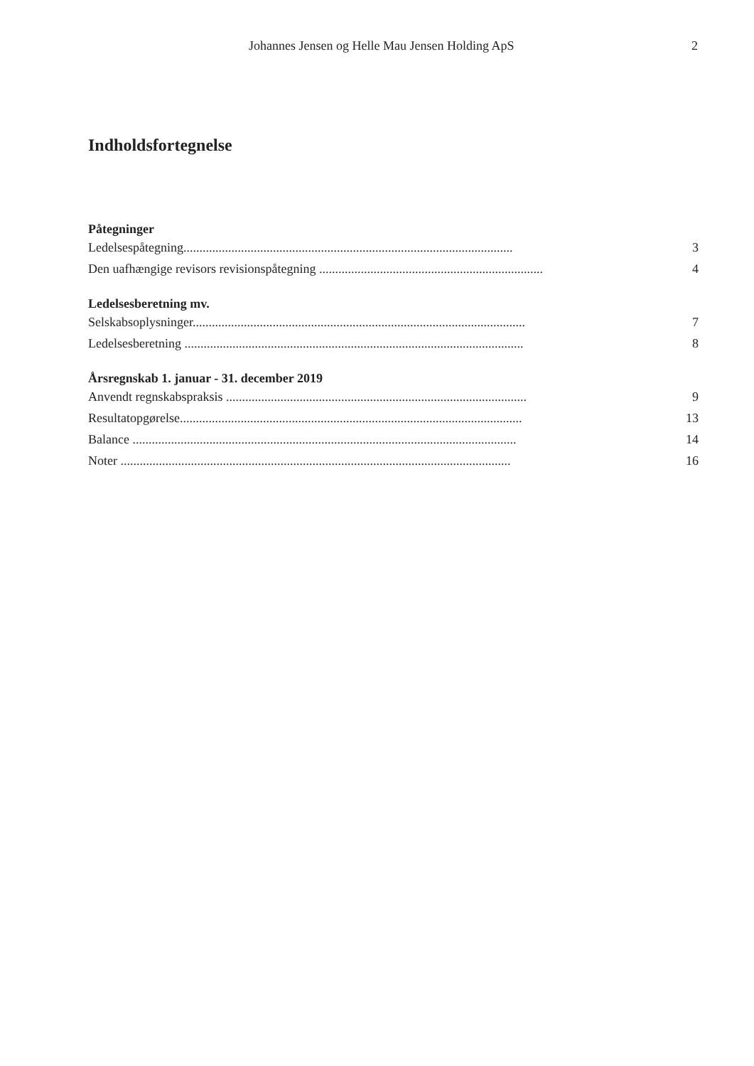Johannes Jensen og Helle Mau Jensen Holding ApS 2
Indholdsfortegnelse
Påtegninger
Ledelsespåtegning....................................................................................................... 3
Den uafhængige revisors revisionspåtegning ......................................................................... 4
Ledelsesberetning mv.
Selskabsoplysninger........................................................................................................ 7
Ledelsesberetning .......................................................................................................... 8
Årsregnskab 1. januar - 31. december 2019
Anvendt regnskabspraksis .............................................................................................. 9
Resultatopgørelse........................................................................................................... 13
Balance ........................................................................................................................ 14
Noter .......................................................................................................................... 16